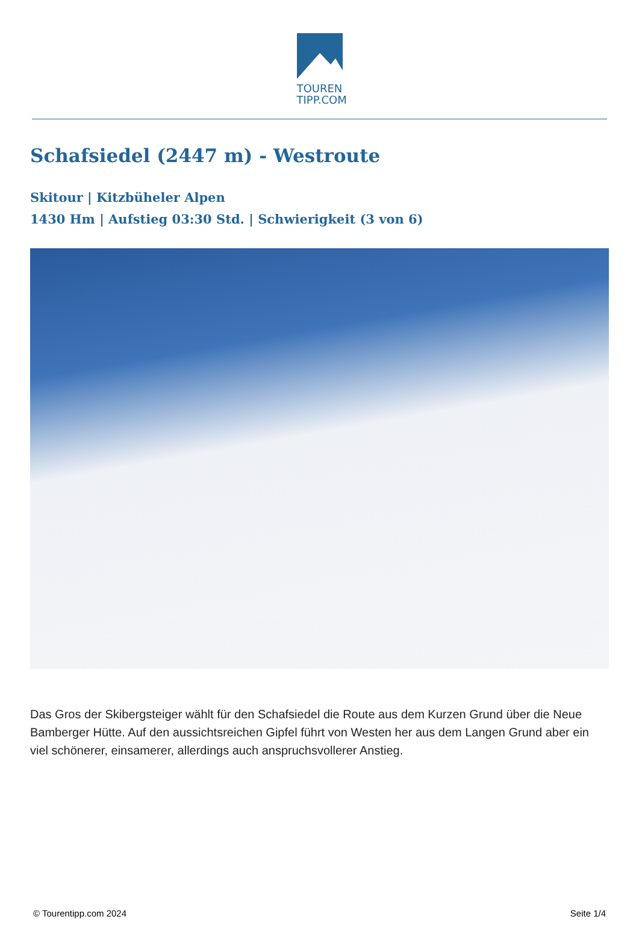TOUREN
TIPP.COM
Schafsiedel (2447 m) - Westroute
Skitour | Kitzbüheler Alpen
1430 Hm | Aufstieg 03:30 Std. | Schwierigkeit (3 von 6)
Das Gros der Skibergsteiger wählt für den Schafsiedel die Route aus dem Kurzen Grund über die Neue Bamberger Hütte. Auf den aussichtsreichen Gipfel führt von Westen her aus dem Langen Grund aber ein viel schönerer, einsamerer, allerdings auch anspruchsvollerer Anstieg.
© Tourentipp.com 2024 Seite 1/4